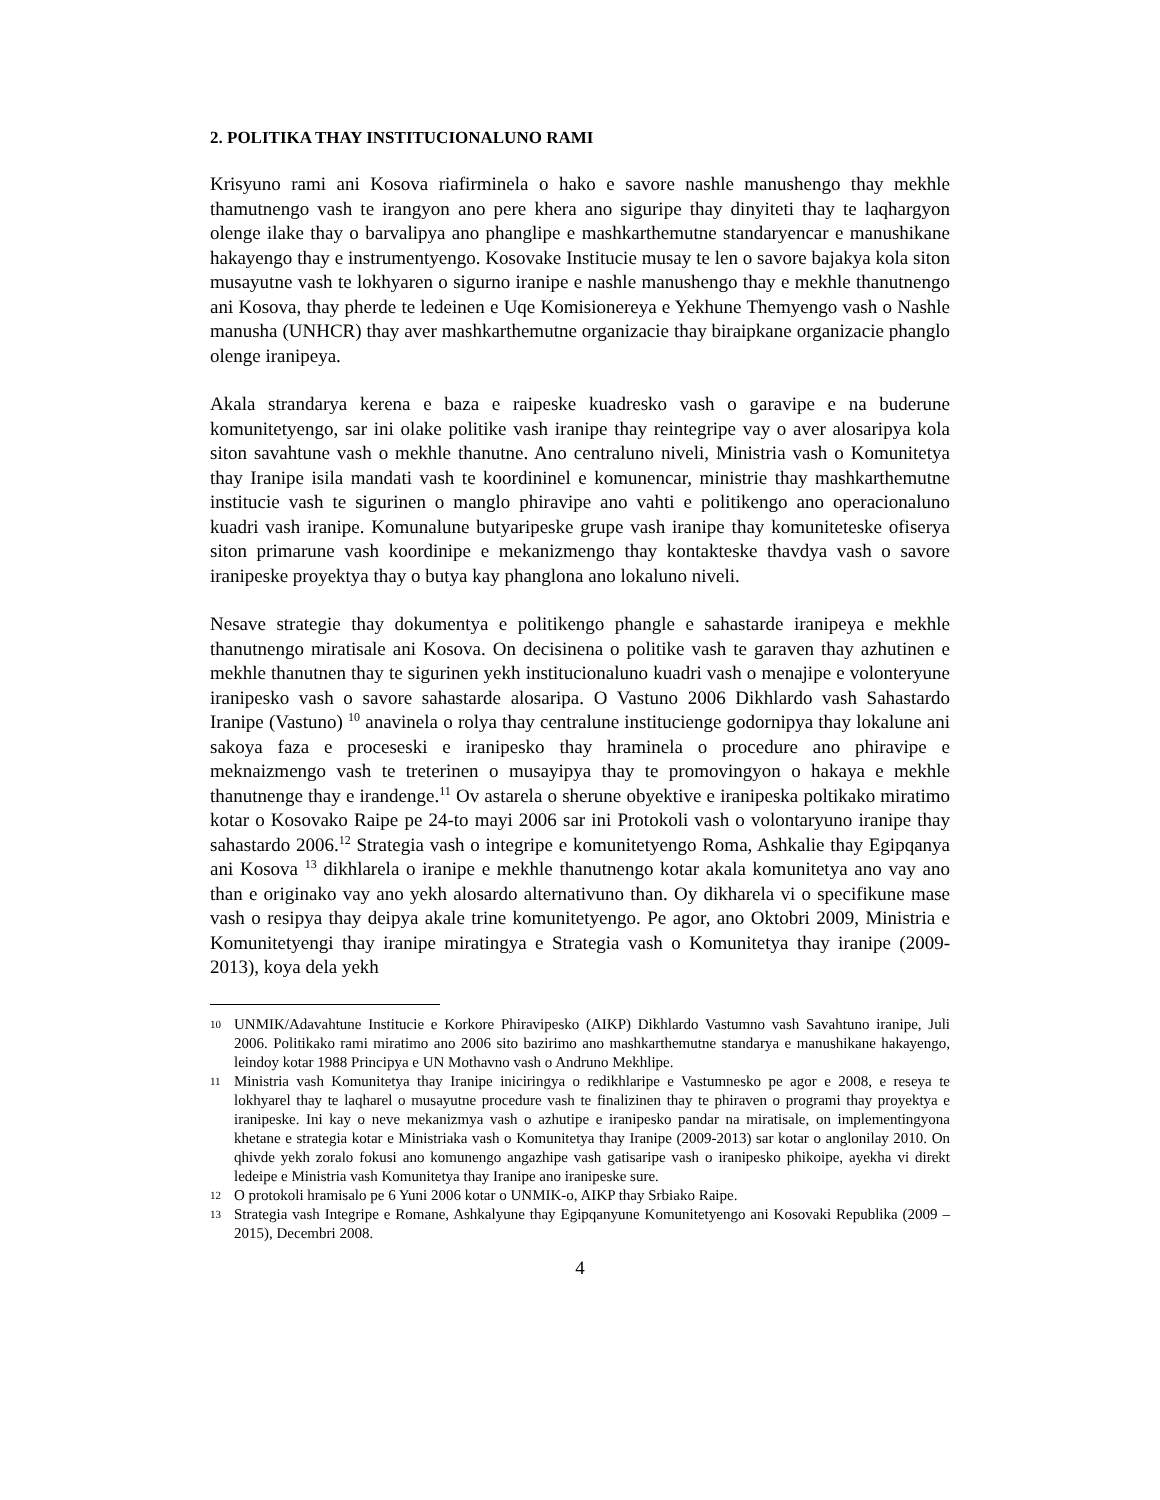2. POLITIKA THAY INSTITUCIONALUNO RAMI
Krisyuno rami ani Kosova riafirminela o hako e savore nashle manushengo thay mekhle thamutnengo vash te irangyon ano pere khera ano siguripe thay dinyiteti thay te laqhargyon olenge ilake thay o barvalipya ano phanglipe e mashkarthemutne standaryencar e manushikane hakayengo thay e instrumentyengo. Kosovake Institucie musay te len o savore bajakya kola siton musayutne vash te lokhyaren o sigurno iranipe e nashle manushengo thay e mekhle thanutnengo ani Kosova, thay pherde te ledeinen e Uqe Komisionereya e Yekhune Themyengo vash o Nashle manusha (UNHCR) thay aver mashkarthemutne organizacie thay biraipkane organizacie phanglo olenge iranipeya.
Akala strandarya kerena e baza e raipeske kuadresko vash o garavipe e na buderune komunitetyengo, sar ini olake politike vash iranipe thay reintegripe vay o aver alosaripya kola siton savahtune vash o mekhle thanutne. Ano centraluno niveli, Ministria vash o Komunitetya thay Iranipe isila mandati vash te koordininel e komunencar, ministrie thay mashkarthemutne institucie vash te sigurinen o manglo phiravipe ano vahti e politikengo ano operacionaluno kuadri vash iranipe. Komunalune butyaripeske grupe vash iranipe thay komuniteteske ofiserya siton primarune vash koordinipe e mekanizmengo thay kontakteske thavdya vash o savore iranipeske proyektya thay o butya kay phanglona ano lokaluno niveli.
Nesave strategie thay dokumentya e politikengo phangle e sahastarde iranipeya e mekhle thanutnengo miratisale ani Kosova. On decisinena o politike vash te garaven thay azhutinen e mekhle thanutnen thay te sigurinen yekh institucionaluno kuadri vash o menajipe e volonteryune iranipesko vash o savore sahastarde alosaripa. O Vastuno 2006 Dikhlardo vash Sahastardo Iranipe (Vastuno) <sup>10</sup> anavinela o rolya thay centralune institucienge godornipya thay lokalune ani sakoya faza e proceseski e iranipesko thay hraminela o procedure ano phiravipe e meknaizmengo vash te treterinen o musayipya thay te promovingyon o hakaya e mekhle thanutnenge thay e irandenge.<sup>11</sup> Ov astarela o sherune obyektive e iranipeska poltikako miratimo kotar o Kosovako Raipe pe 24-to mayi 2006 sar ini Protokoli vash o volontaryuno iranipe thay sahastardo 2006.<sup>12</sup> Strategia vash o integripe e komunitetyengo Roma, Ashkalie thay Egipqanya ani Kosova <sup>13</sup> dikhlarela o iranipe e mekhle thanutnengo kotar akala komunitetya ano vay ano than e originako vay ano yekh alosardo alternativuno than. Oy dikharela vi o specifikune mase vash o resipya thay deipya akale trine komunitetyengo. Pe agor, ano Oktobri 2009, Ministria e Komunitetyengi thay iranipe miratingya e Strategia vash o Komunitetya thay iranipe (2009-2013), koya dela yekh
10 UNMIK/Adavahtune Institucie e Korkore Phiravipesko (AIKP) Dikhlardo Vastumno vash Savahtuno iranipe, Juli 2006. Politikako rami miratimo ano 2006 sito bazirimo ano mashkarthemutne standarya e manushikane hakayengo, leindoy kotar 1988 Principya e UN Mothavno vash o Andruno Mekhlipe.
11 Ministria vash Komunitetya thay Iranipe iniciringya o redikhlaripe e Vastumnesko pe agor e 2008, e reseya te lokhyarel thay te laqharel o musayutne procedure vash te finalizinen thay te phiraven o programi thay proyektya e iranipeske. Ini kay o neve mekanizmya vash o azhutipe e iranipesko pandar na miratisale, on implementingyona khetane e strategia kotar e Ministriaka vash o Komunitetya thay Iranipe (2009-2013) sar kotar o anglonilay 2010. On qhivde yekh zoralo fokusi ano komunengo angazhipe vash gatisaripe vash o iranipesko phikoipe, ayekha vi direkt ledeipe e Ministria vash Komunitetya thay Iranipe ano iranipeske sure.
12 O protokoli hramisalo pe 6 Yuni 2006 kotar o UNMIK-o, AIKP thay Srbiako Raipe.
13 Strategia vash Integripe e Romane, Ashkalyune thay Egipqanyune Komunitetyengo ani Kosovaki Republika (2009 – 2015), Decembri 2008.
4